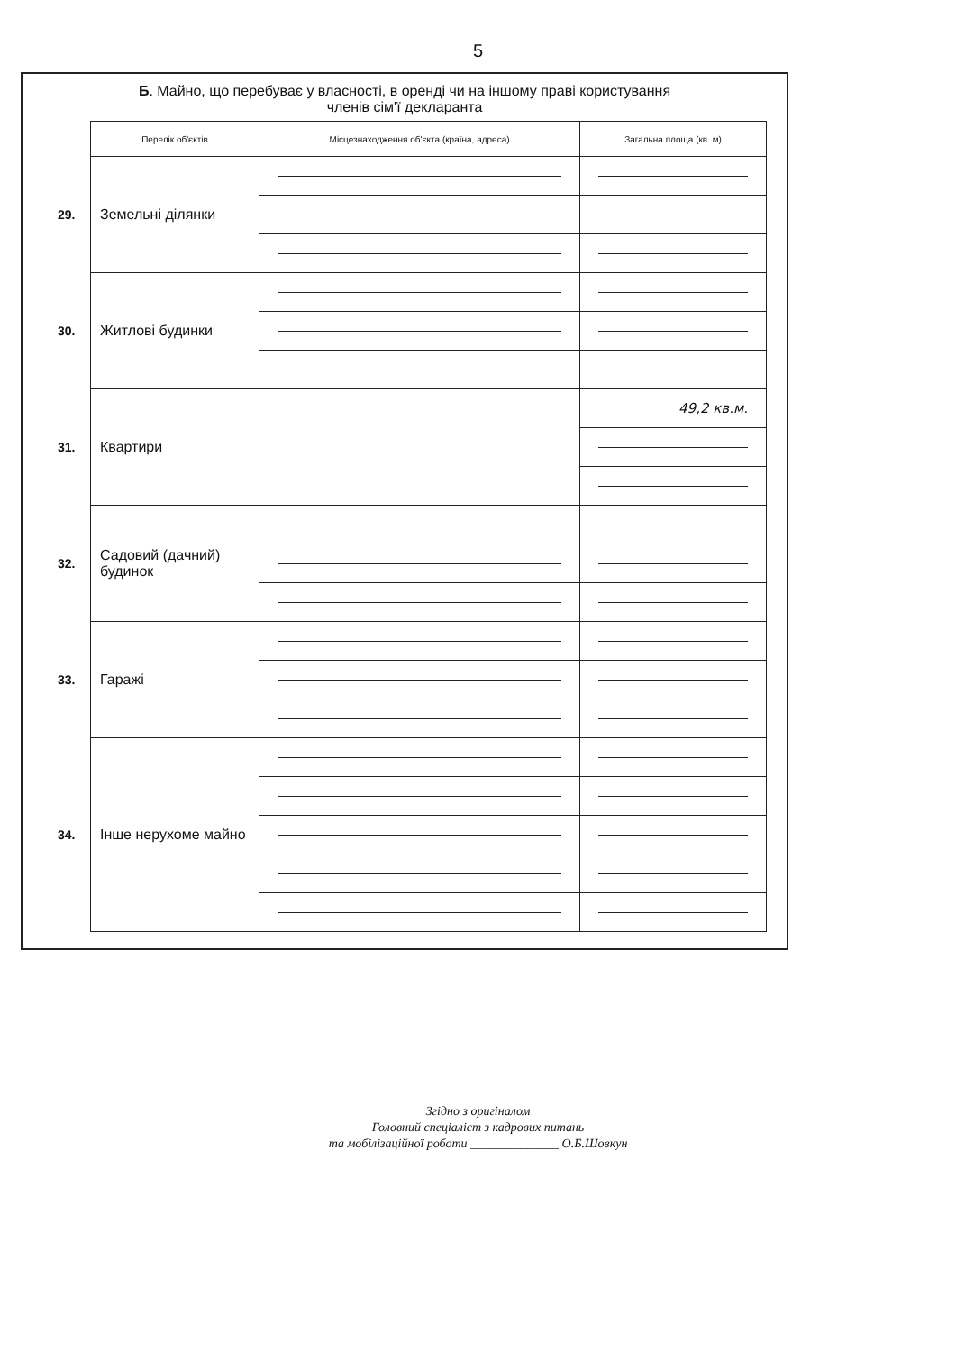5
Б. Майно, що перебуває у власності, в оренді чи на іншому праві користування
членів сім'ї декларанта
| | Перелік об'єктів | Місцезнаходження об'єкта (країна, адреса) | Загальна площа (кв. м) |
| 29. | Земельні ділянки | | |
| 30. | Житлові будинки | | |
| 31. | Квартири | | 49,2 кв.м. |
| 32. | Садовий (дачний) будинок | | |
| 33. | Гаражі | | |
| 34. | Інше нерухоме майно | | |
Згідно з оригіналом
Головний спеціаліст з кадрових питань
та мобілізаційної роботи ______________ О.Б.Шовкун